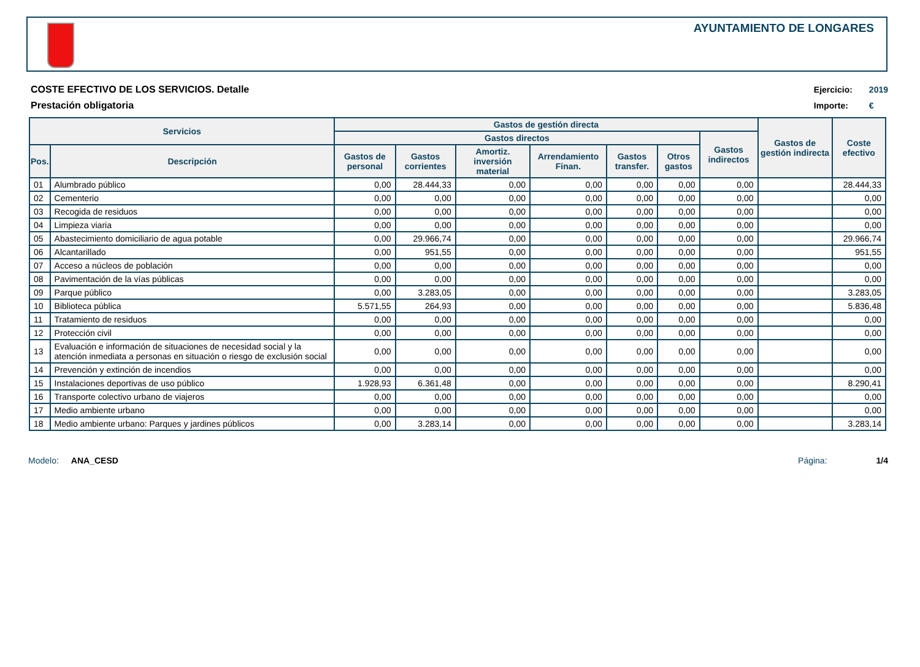AYUNTAMIENTO DE LONGARES
COSTE EFECTIVO DE LOS SERVICIOS. Detalle
Prestación obligatoria
Ejercicio: 2019
Importe: €
| Servicios | | Gastos de gestión directa | | | | | | | Gastos de gestión indirecta | Coste efectivo |
| --- | --- | --- | --- | --- | --- | --- | --- | --- | --- | --- |
| | | Gastos directos | | | | | | Gastos indirectos | | |
| Pos. | Descripción | Gastos de personal | Gastos corrientes | Amortiz. inversión material | Arrendamiento Finan. | Gastos transfer. | Otros gastos | | | |
| 01 | Alumbrado público | 0,00 | 28.444,33 | 0,00 | 0,00 | 0,00 | 0,00 | 0,00 | | 28.444,33 |
| 02 | Cementerio | 0,00 | 0,00 | 0,00 | 0,00 | 0,00 | 0,00 | 0,00 | | 0,00 |
| 03 | Recogida de residuos | 0,00 | 0,00 | 0,00 | 0,00 | 0,00 | 0,00 | 0,00 | | 0,00 |
| 04 | Limpieza viaria | 0,00 | 0,00 | 0,00 | 0,00 | 0,00 | 0,00 | 0,00 | | 0,00 |
| 05 | Abastecimiento domiciliario de agua potable | 0,00 | 29.966,74 | 0,00 | 0,00 | 0,00 | 0,00 | 0,00 | | 29.966,74 |
| 06 | Alcantarillado | 0,00 | 951,55 | 0,00 | 0,00 | 0,00 | 0,00 | 0,00 | | 951,55 |
| 07 | Acceso a núcleos de población | 0,00 | 0,00 | 0,00 | 0,00 | 0,00 | 0,00 | 0,00 | | 0,00 |
| 08 | Pavimentación de la vías públicas | 0,00 | 0,00 | 0,00 | 0,00 | 0,00 | 0,00 | 0,00 | | 0,00 |
| 09 | Parque público | 0,00 | 3.283,05 | 0,00 | 0,00 | 0,00 | 0,00 | 0,00 | | 3.283,05 |
| 10 | Biblioteca pública | 5.571,55 | 264,93 | 0,00 | 0,00 | 0,00 | 0,00 | 0,00 | | 5.836,48 |
| 11 | Tratamiento de residuos | 0,00 | 0,00 | 0,00 | 0,00 | 0,00 | 0,00 | 0,00 | | 0,00 |
| 12 | Protección civil | 0,00 | 0,00 | 0,00 | 0,00 | 0,00 | 0,00 | 0,00 | | 0,00 |
| 13 | Evaluación e información de situaciones de necesidad social y la atención inmediata a personas en situación o riesgo de exclusión social | 0,00 | 0,00 | 0,00 | 0,00 | 0,00 | 0,00 | 0,00 | | 0,00 |
| 14 | Prevención y extinción de incendios | 0,00 | 0,00 | 0,00 | 0,00 | 0,00 | 0,00 | 0,00 | | 0,00 |
| 15 | Instalaciones deportivas de uso público | 1.928,93 | 6.361,48 | 0,00 | 0,00 | 0,00 | 0,00 | 0,00 | | 8.290,41 |
| 16 | Transporte colectivo urbano de viajeros | 0,00 | 0,00 | 0,00 | 0,00 | 0,00 | 0,00 | 0,00 | | 0,00 |
| 17 | Medio ambiente urbano | 0,00 | 0,00 | 0,00 | 0,00 | 0,00 | 0,00 | 0,00 | | 0,00 |
| 18 | Medio ambiente urbano: Parques y jardines públicos | 0,00 | 3.283,14 | 0,00 | 0,00 | 0,00 | 0,00 | 0,00 | | 3.283,14 |
Modelo: ANA_CESD Página: 1/4